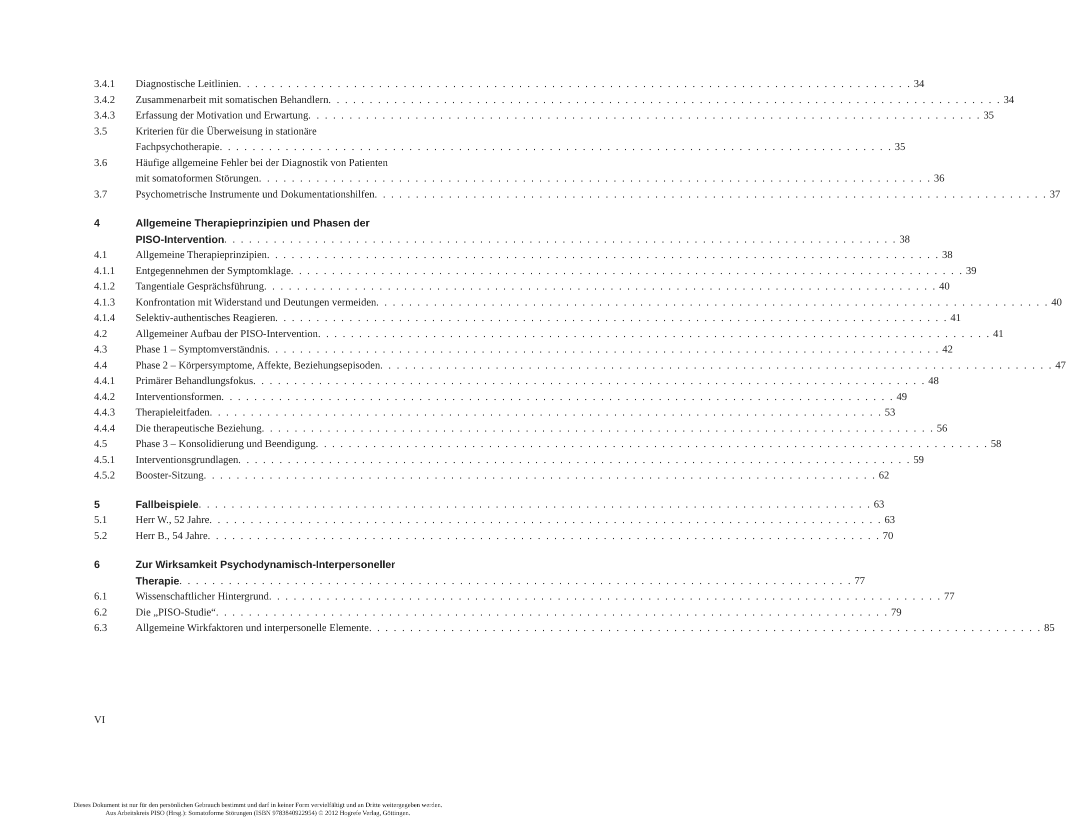3.4.1 Diagnostische Leitlinien 34
3.4.2 Zusammenarbeit mit somatischen Behandlern
34
3.4.3 Erfassung der Motivation und Erwartung
35
3.5 Kriterien für die Überweisung in stationäre
Fachpsychotherapie 35
3.6 Häufige allgemeine Fehler bei der Diagnostik von Patienten
mit somatoformen Störungen 36
3.7 Psychometrische Instrumente und Dokumentationshilfen
37
4 Allgemeine Therapieprinzipien und Phasen der
PISO-Intervention 38
4.1 Allgemeine Therapieprinzipien 38
4.1.1 Entgegennehmen der Symptomklage
39
4.1.2 Tangentiale Gesprächsführung 40
4.1.3 Konfrontation mit Widerstand und Deutungen vermeiden
40
4.1.4 Selektiv-authentisches Reagieren
41
4.2 Allgemeiner Aufbau der PISO-Intervention
41
4.3 Phase 1 – Symptomverständnis 42
4.4 Phase 2 – Körpersymptome, Affekte, Beziehungsepisoden
47
4.4.1 Primärer Behandlungsfokus 48
4.4.2 Interventionsformen 49
4.4.3 Therapieleitfaden 53
4.4.4 Die therapeutische Beziehung 56
4.5 Phase 3 – Konsolidierung und Beendigung
58
4.5.1 Interventionsgrundlagen 59
4.5.2 Booster-Sitzung 62
5 Fallbeispiele 63
5.1 Herr W., 52 Jahre 63
5.2 Herr B., 54 Jahre 70
6 Zur Wirksamkeit Psychodynamisch-Interpersoneller
Therapie 77
6.1 Wissenschaftlicher Hintergrund 77
6.2 Die „PISO-Studie“ 79
6.3 Allgemeine Wirkfaktoren und interpersonelle Elemente
85
VI
Dieses Dokument ist nur für den persönlichen Gebrauch bestimmt und darf in keiner Form vervielfältigt und an Dritte weitergegeben werden.
Aus Arbeitskreis PISO (Hrsg.): Somatoforme Störungen (ISBN 9783840922954) © 2012 Hogrefe Verlag, Göttingen.